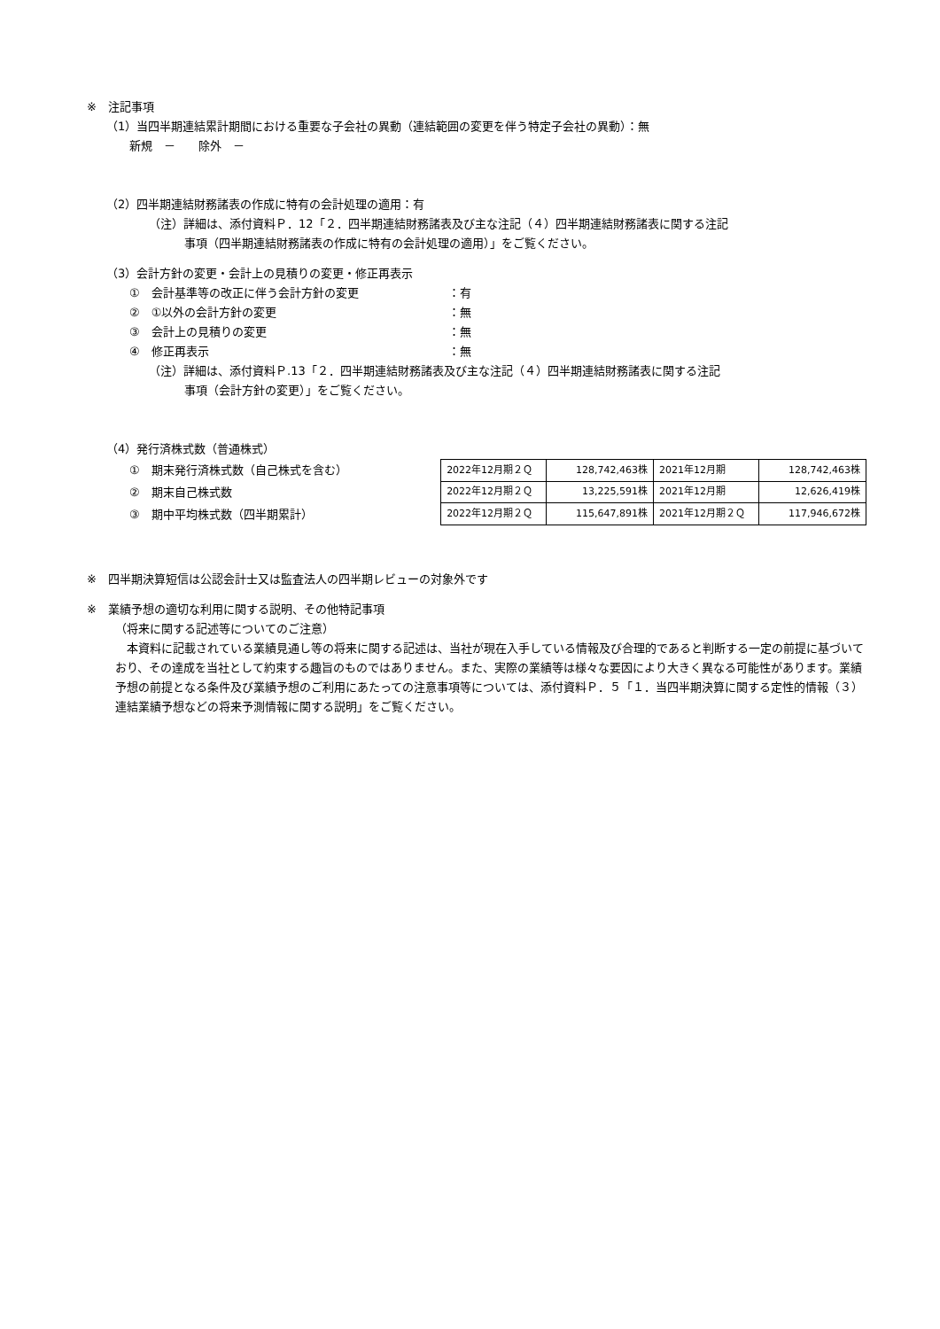※　注記事項
（1）当四半期連結累計期間における重要な子会社の異動（連結範囲の変更を伴う特定子会社の異動）：無
新規　－　　除外　－
（2）四半期連結財務諸表の作成に特有の会計処理の適用：有
（注）詳細は、添付資料Ｐ．12「２．四半期連結財務諸表及び主な注記（４）四半期連結財務諸表に関する注記
事項（四半期連結財務諸表の作成に特有の会計処理の適用）」をご覧ください。
（3）会計方針の変更・会計上の見積りの変更・修正再表示
①　会計基準等の改正に伴う会計方針の変更 ：有
②　①以外の会計方針の変更 ：無
③　会計上の見積りの変更 ：無
④　修正再表示 ：無
（注）詳細は、添付資料Ｐ.13「２．四半期連結財務諸表及び主な注記（４）四半期連結財務諸表に関する注記
事項（会計方針の変更）」をご覧ください。
（4）発行済株式数（普通株式）
①　期末発行済株式数（自己株式を含む）
②　期末自己株式数
③　期中平均株式数（四半期累計）
| 2022年12月期２Ｑ | 128,742,463株 | 2021年12月期 | 128,742,463株 |
| 2022年12月期２Ｑ | 13,225,591株 | 2021年12月期 | 12,626,419株 |
| 2022年12月期２Ｑ | 115,647,891株 | 2021年12月期２Ｑ | 117,946,672株 |
※　四半期決算短信は公認会計士又は監査法人の四半期レビューの対象外です
※　業績予想の適切な利用に関する説明、その他特記事項
（将来に関する記述等についてのご注意）
　本資料に記載されている業績見通し等の将来に関する記述は、当社が現在入手している情報及び合理的であると判断する一定の前提に基づいており、その達成を当社として約束する趣旨のものではありません。また、実際の業績等は様々な要因により大きく異なる可能性があります。業績予想の前提となる条件及び業績予想のご利用にあたっての注意事項等については、添付資料Ｐ．５「１．当四半期決算に関する定性的情報（３）連結業績予想などの将来予測情報に関する説明」をご覧ください。